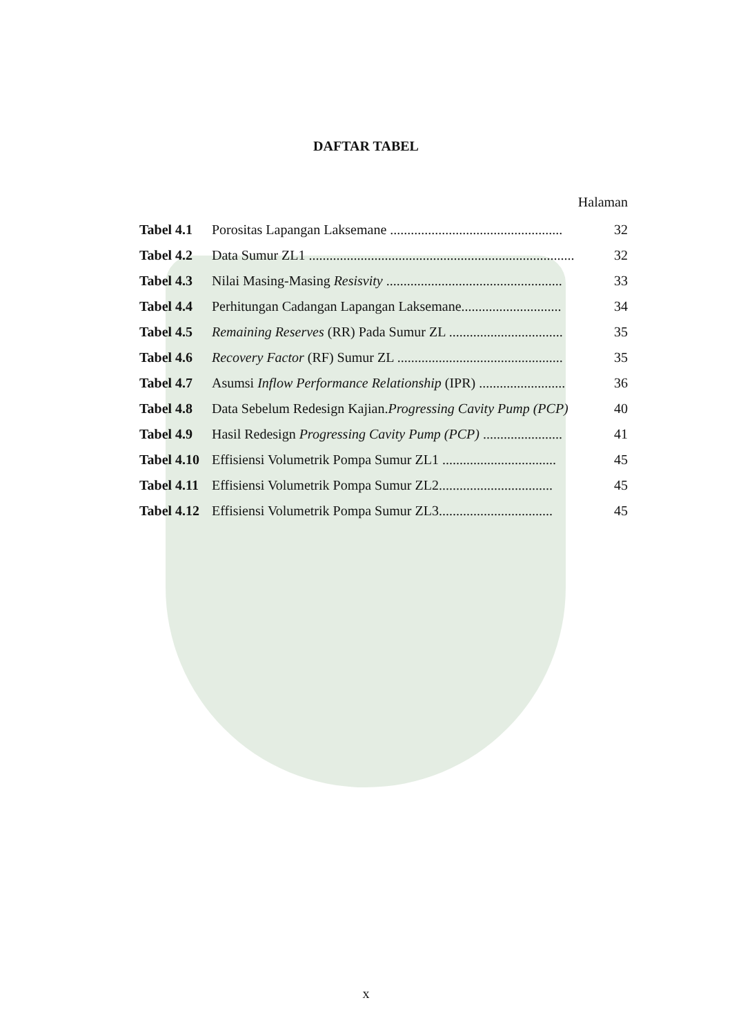DAFTAR TABEL
Halaman
| Tabel 4.1 | Porositas Lapangan Laksemane .................................................. | 32 |
| Tabel 4.2 | Data Sumur ZL1 ............................................................................. | 32 |
| Tabel 4.3 | Nilai Masing-Masing Resisvity ................................................... | 33 |
| Tabel 4.4 | Perhitungan Cadangan Lapangan Laksemane............................. | 34 |
| Tabel 4.5 | Remaining Reserves (RR) Pada Sumur ZL ................................. | 35 |
| Tabel 4.6 | Recovery Factor (RF) Sumur ZL ................................................ | 35 |
| Tabel 4.7 | Asumsi Inflow Performance Relationship (IPR) ......................... | 36 |
| Tabel 4.8 | Data Sebelum Redesign Kajian. Progressing Cavity Pump (PCP) | 40 |
| Tabel 4.9 | Hasil Redesign Progressing Cavity Pump (PCP) ....................... | 41 |
| Tabel 4.10 | Effisiensi Volumetrik Pompa Sumur ZL1 ................................. | 45 |
| Tabel 4.11 | Effisiensi Volumetrik Pompa Sumur ZL2................................. | 45 |
| Tabel 4.12 | Effisiensi Volumetrik Pompa Sumur ZL3................................. | 45 |
x